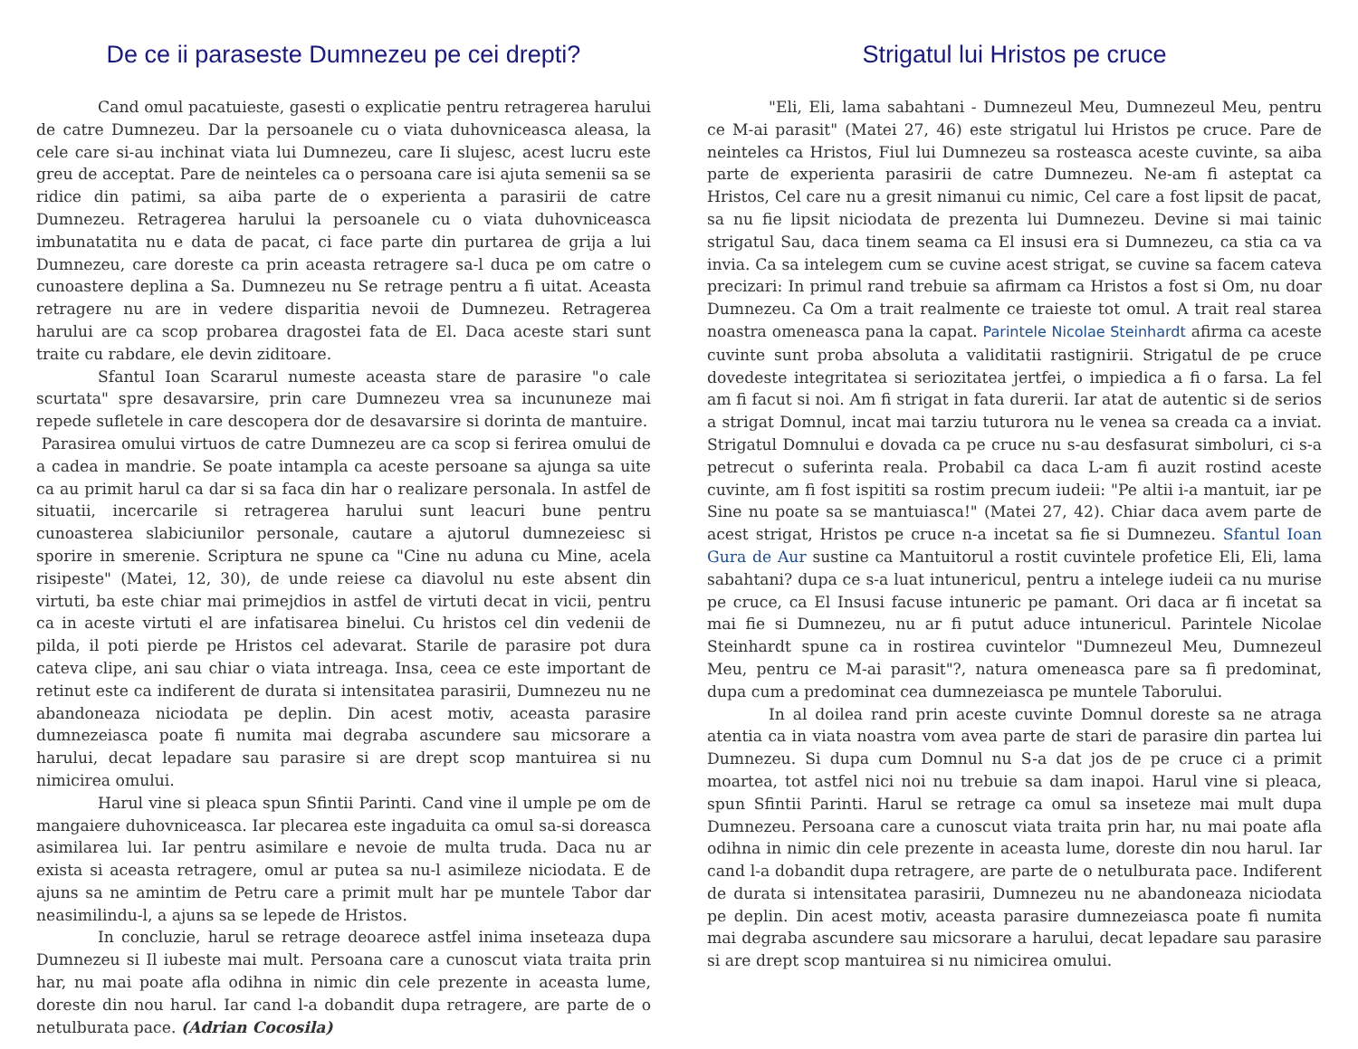De ce ii paraseste Dumnezeu pe cei drepti?
Cand omul pacatuieste, gasesti o explicatie pentru retragerea harului de catre Dumnezeu. Dar la persoanele cu o viata duhovniceasca aleasa, la cele care si-au inchinat viata lui Dumnezeu, care Ii slujesc, acest lucru este greu de acceptat. Pare de neinteles ca o persoana care isi ajuta semenii sa se ridice din patimi, sa aiba parte de o experienta a parasirii de catre Dumnezeu. Retragerea harului la persoanele cu o viata duhovniceasca imbunatatita nu e data de pacat, ci face parte din purtarea de grija a lui Dumnezeu, care doreste ca prin aceasta retragere sa-l duca pe om catre o cunoastere deplina a Sa. Dumnezeu nu Se retrage pentru a fi uitat. Aceasta retragere nu are in vedere disparitia nevoii de Dumnezeu. Retragerea harului are ca scop probarea dragostei fata de El. Daca aceste stari sunt traite cu rabdare, ele devin ziditoare.
Sfantul Ioan Scararul numeste aceasta stare de parasire "o cale scurtata" spre desavarsire, prin care Dumnezeu vrea sa incununeze mai repede sufletele in care descopera dor de desavarsire si dorinta de mantuire.
Parasirea omului virtuos de catre Dumnezeu are ca scop si ferirea omului de a cadea in mandrie. Se poate intampla ca aceste persoane sa ajunga sa uite ca au primit harul ca dar si sa faca din har o realizare personala. In astfel de situatii, incercarile si retragerea harului sunt leacuri bune pentru cunoasterea slabiciunilor personale, cautare a ajutorul dumnezeiesc si sporire in smerenie. Scriptura ne spune ca "Cine nu aduna cu Mine, acela risipeste" (Matei, 12, 30), de unde reiese ca diavolul nu este absent din virtuti, ba este chiar mai primejdios in astfel de virtuti decat in vicii, pentru ca in aceste virtuti el are infatisarea binelui. Cu hristos cel din vedenii de pilda, il poti pierde pe Hristos cel adevarat. Starile de parasire pot dura cateva clipe, ani sau chiar o viata intreaga. Insa, ceea ce este important de retinut este ca indiferent de durata si intensitatea parasirii, Dumnezeu nu ne abandoneaza niciodata pe deplin. Din acest motiv, aceasta parasire dumnezeiasca poate fi numita mai degraba ascundere sau micsorare a harului, decat lepadare sau parasire si are drept scop mantuirea si nu nimicirea omului.
Harul vine si pleaca spun Sfintii Parinti. Cand vine il umple pe om de mangaiere duhovniceasca. Iar plecarea este ingaduita ca omul sa-si doreasca asimilarea lui. Iar pentru asimilare e nevoie de multa truda. Daca nu ar exista si aceasta retragere, omul ar putea sa nu-l asimileze niciodata. E de ajuns sa ne amintim de Petru care a primit mult har pe muntele Tabor dar neasimilindu-l, a ajuns sa se lepede de Hristos.
In concluzie, harul se retrage deoarece astfel inima inseteaza dupa Dumnezeu si Il iubeste mai mult. Persoana care a cunoscut viata traita prin har, nu mai poate afla odihna in nimic din cele prezente in aceasta lume, doreste din nou harul. Iar cand l-a dobandit dupa retragere, are parte de o netulburata pace. (Adrian Cocosila)
Strigatul lui Hristos pe cruce
"Eli, Eli, lama sabahtani - Dumnezeul Meu, Dumnezeul Meu, pentru ce M-ai parasit" (Matei 27, 46) este strigatul lui Hristos pe cruce. Pare de neinteles ca Hristos, Fiul lui Dumnezeu sa rosteasca aceste cuvinte, sa aiba parte de experienta parasirii de catre Dumnezeu. Ne-am fi asteptat ca Hristos, Cel care nu a gresit nimanui cu nimic, Cel care a fost lipsit de pacat, sa nu fie lipsit niciodata de prezenta lui Dumnezeu. Devine si mai tainic strigatul Sau, daca tinem seama ca El insusi era si Dumnezeu, ca stia ca va invia. Ca sa intelegem cum se cuvine acest strigat, se cuvine sa facem cateva precizari: In primul rand trebuie sa afirmam ca Hristos a fost si Om, nu doar Dumnezeu. Ca Om a trait realmente ce traieste tot omul. A trait real starea noastra omeneasca pana la capat. Parintele Nicolae Steinhardt afirma ca aceste cuvinte sunt proba absoluta a validitatii rastignirii. Strigatul de pe cruce dovedeste integritatea si seriozitatea jertfei, o impiedica a fi o farsa. La fel am fi facut si noi. Am fi strigat in fata durerii. Iar atat de autentic si de serios a strigat Domnul, incat mai tarziu tuturora nu le venea sa creada ca a inviat. Strigatul Domnului e dovada ca pe cruce nu s-au desfasurat simboluri, ci s-a petrecut o suferinta reala. Probabil ca daca L-am fi auzit rostind aceste cuvinte, am fi fost ispititi sa rostim precum iudeii: "Pe altii i-a mantuit, iar pe Sine nu poate sa se mantuiasca!" (Matei 27, 42). Chiar daca avem parte de acest strigat, Hristos pe cruce n-a incetat sa fie si Dumnezeu. Sfantul Ioan Gura de Aur sustine ca Mantuitorul a rostit cuvintele profetice Eli, Eli, lama sabahtani? dupa ce s-a luat intunericul, pentru a intelege iudeii ca nu murise pe cruce, ca El Insusi facuse intuneric pe pamant. Ori daca ar fi incetat sa mai fie si Dumnezeu, nu ar fi putut aduce intunericul. Parintele Nicolae Steinhardt spune ca in rostirea cuvintelor "Dumnezeul Meu, Dumnezeul Meu, pentru ce M-ai parasit"?, natura omeneasca pare sa fi predominat, dupa cum a predominat cea dumnezeiasca pe muntele Taborului.
In al doilea rand prin aceste cuvinte Domnul doreste sa ne atraga atentia ca in viata noastra vom avea parte de stari de parasire din partea lui Dumnezeu. Si dupa cum Domnul nu S-a dat jos de pe cruce ci a primit moartea, tot astfel nici noi nu trebuie sa dam inapoi. Harul vine si pleaca, spun Sfintii Parinti. Harul se retrage ca omul sa inseteze mai mult dupa Dumnezeu. Persoana care a cunoscut viata traita prin har, nu mai poate afla odihna in nimic din cele prezente in aceasta lume, doreste din nou harul. Iar cand l-a dobandit dupa retragere, are parte de o netulburata pace. Indiferent de durata si intensitatea parasirii, Dumnezeu nu ne abandoneaza niciodata pe deplin. Din acest motiv, aceasta parasire dumnezeiasca poate fi numita mai degraba ascundere sau micsorare a harului, decat lepadare sau parasire si are drept scop mantuirea si nu nimicirea omului.